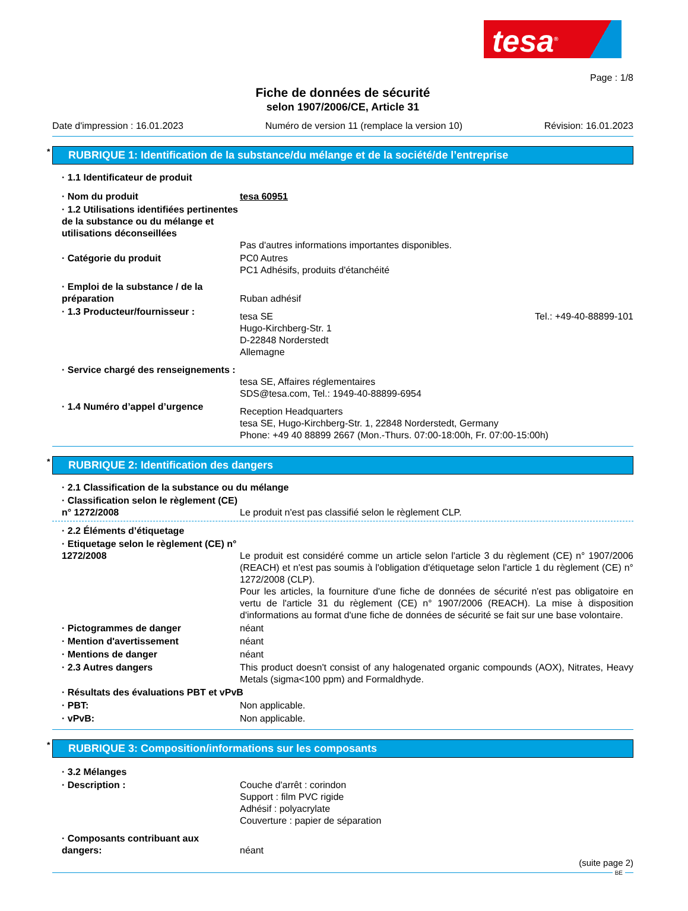tesa<sup>®</sup>
Page : 1/8
Fiche de données de sécurité
selon 1907/2006/CE, Article 31
Date d'impression : 16.01.2023 Numéro de version 11 (remplace la version 10) Révision: 16.01.2023
* RUBRIQUE 1: Identification de la substance/du mélange et de la société/de l’entreprise
· 1.1 Identificateur de produit
· Nom du produit tesa 60951
· 1.2 Utilisations identifiées pertinentes de la substance ou du mélange et utilisations déconseillées
Pas d'autres informations importantes disponibles.
· Catégorie du produit PC0 Autres
PC1 Adhésifs, produits d'étanchéité
· Emploi de la substance / de la préparation
Ruban adhésif
· 1.3 Producteur/fournisseur :
tesa SE
Hugo-Kirchberg-Str. 1
D-22848 Norderstedt
Allemagne Tel.: +49-40-88899-101
· Service chargé des renseignements :
tesa SE, Affaires réglementaires
SDS@tesa.com, Tel.: 1949-40-88899-6954
· 1.4 Numéro d’appel d’urgence
Reception Headquarters
tesa SE, Hugo-Kirchberg-Str. 1, 22848 Norderstedt, Germany
Phone: +49 40 88899 2667 (Mon.-Thurs. 07:00-18:00h, Fr. 07:00-15:00h)
* RUBRIQUE 2: Identification des dangers
· 2.1 Classification de la substance ou du mélange
· Classification selon le règlement (CE) n° 1272/2008
Le produit n'est pas classifié selon le règlement CLP.
· 2.2 Éléments d’étiquetage
· Etiquetage selon le règlement (CE) n° 1272/2008
Le produit est considéré comme un article selon l'article 3 du règlement (CE) n° 1907/2006 (REACH) et n'est pas soumis à l'obligation d'étiquetage selon l'article 1 du règlement (CE) n° 1272/2008 (CLP).
Pour les articles, la fourniture d'une fiche de données de sécurité n'est pas obligatoire en vertu de l'article 31 du règlement (CE) n° 1907/2006 (REACH). La mise à disposition d'informations au format d'une fiche de données de sécurité se fait sur une base volontaire.
· Pictogrammes de danger néant
· Mention d'avertissement néant
· Mentions de danger néant
· 2.3 Autres dangers This product doesn't consist of any halogenated organic compounds (AOX), Nitrates, Heavy Metals (sigma<100 ppm) and Formaldhyde.
· Résultats des évaluations PBT et vPvB
· PBT: Non applicable.
· vPvB: Non applicable.
* RUBRIQUE 3: Composition/informations sur les composants
· 3.2 Mélanges
· Description : Couche d'arrêt : corindon
Support : film PVC rigide
Adhésif : polyacrylate
Couverture : papier de séparation
· Composants contribuant aux dangers:
néant
(suite page 2)
BE